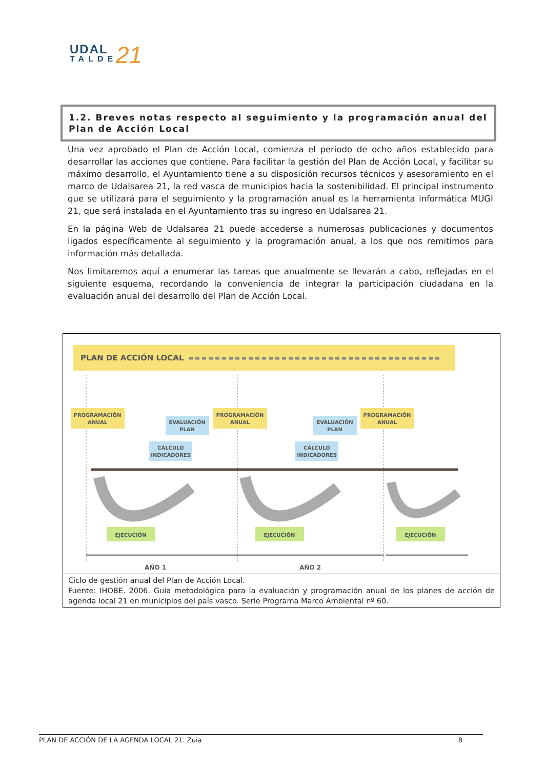UDAL
TALDE
21
1.2. Breves notas respecto al seguimiento y la programación anual del Plan de Acción Local
Una vez aprobado el Plan de Acción Local, comienza el periodo de ocho años establecido para desarrollar las acciones que contiene. Para facilitar la gestión del Plan de Acción Local, y facilitar su máximo desarrollo, el Ayuntamiento tiene a su disposición recursos técnicos y asesoramiento en el marco de Udalsarea 21, la red vasca de municipios hacia la sostenibilidad. El principal instrumento que se utilizará para el seguimiento y la programación anual es la herramienta informática MUGI 21, que será instalada en el Ayuntamiento tras su ingreso en Udalsarea 21.
En la página Web de Udalsarea 21 puede accederse a numerosas publicaciones y documentos ligados específicamente al seguimiento y la programación anual, a los que nos remitimos para información más detallada.
Nos limitaremos aquí a enumerar las tareas que anualmente se llevarán a cabo, reflejadas en el siguiente esquema, recordando la conveniencia de integrar la participación ciudadana en la evaluación anual del desarrollo del Plan de Acción Local.
PLAN DE ACCIÓN LOCAL
PROGRAMACIÓN
ANUAL
PROGRAMACIÓN
ANUAL
PROGRAMACIÓN
ANUAL
EVALUACIÓN
PLAN
EVALUACIÓN
PLAN
CÁLCULO
INDICADORES
CÁLCULO
INDICADORES
EJECUCIÓN
EJECUCIÓN
EJECUCIÓN
AÑO 1
AÑO 2
Ciclo de gestión anual del Plan de Acción Local.
Fuente: IHOBE. 2006. Guía metodológica para la evaluación y programación anual de los planes de acción de agenda local 21 en municipios del país vasco. Serie Programa Marco Ambiental nº 60.
PLAN DE ACCIÓN DE LA AGENDA LOCAL 21. Zuia 8